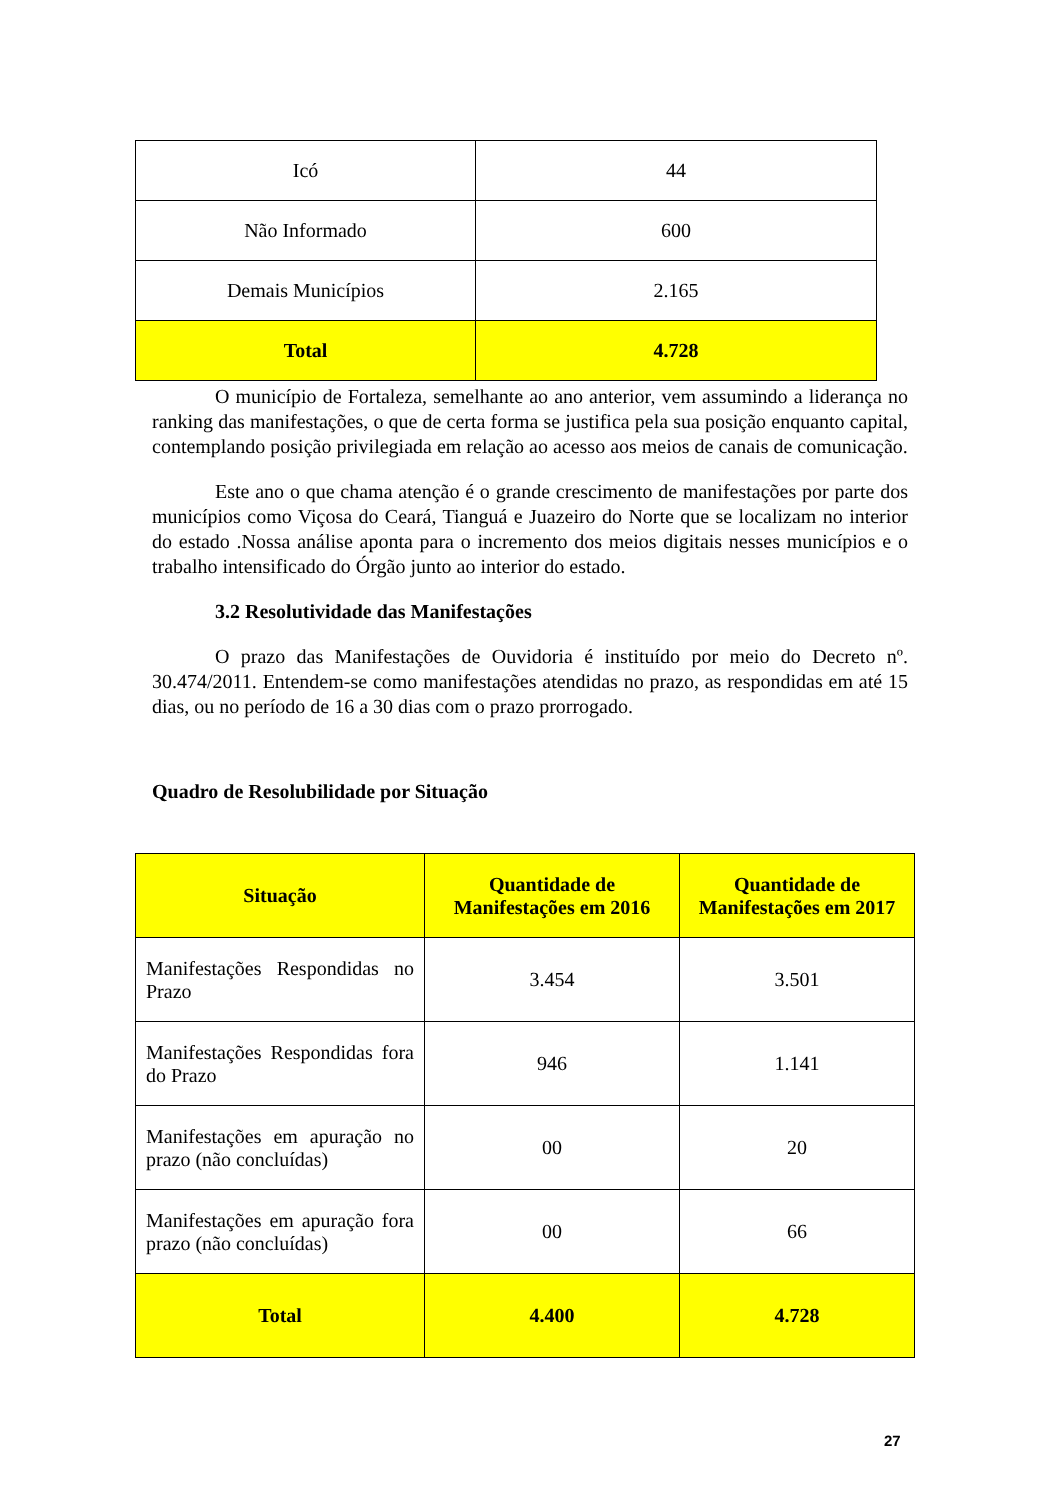| Icó | 44 |
| Não Informado | 600 |
| Demais Municípios | 2.165 |
| Total | 4.728 |
O município de Fortaleza, semelhante ao ano anterior, vem assumindo a liderança no ranking das manifestações, o que de certa forma se justifica pela sua posição enquanto capital, contemplando posição privilegiada em relação ao acesso aos meios de canais de comunicação.
Este ano o que chama atenção é o grande crescimento de manifestações por parte dos municípios como Viçosa do Ceará, Tianguá e Juazeiro do Norte que se localizam no interior do estado .Nossa análise aponta para o incremento dos meios digitais nesses municípios e o trabalho intensificado do Órgão junto ao interior do estado.
3.2 Resolutividade das Manifestações
O prazo das Manifestações de Ouvidoria é instituído por meio do Decreto nº. 30.474/2011. Entendem-se como manifestações atendidas no prazo, as respondidas em até 15 dias, ou no período de 16 a 30 dias com o prazo prorrogado.
Quadro de Resolubilidade por Situação
| Situação | Quantidade de Manifestações em 2016 | Quantidade de Manifestações em 2017 |
| --- | --- | --- |
| Manifestações Respondidas no Prazo | 3.454 | 3.501 |
| Manifestações Respondidas fora do Prazo | 946 | 1.141 |
| Manifestações em apuração no prazo (não concluídas) | 00 | 20 |
| Manifestações em apuração fora prazo (não concluídas) | 00 | 66 |
| Total | 4.400 | 4.728 |
27